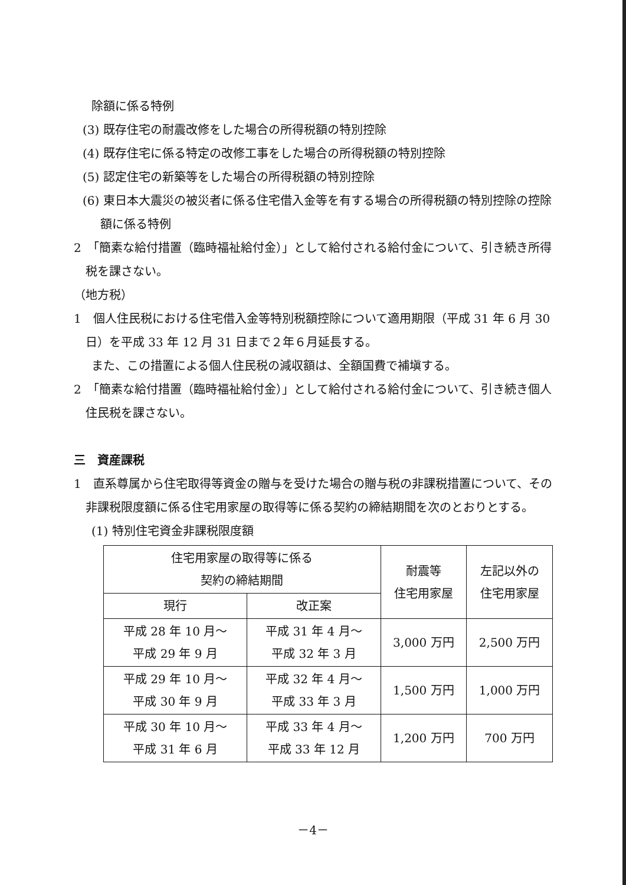除額に係る特例
(3) 既存住宅の耐震改修をした場合の所得税額の特別控除
(4) 既存住宅に係る特定の改修工事をした場合の所得税額の特別控除
(5) 認定住宅の新築等をした場合の所得税額の特別控除
(6) 東日本大震災の被災者に係る住宅借入金等を有する場合の所得税額の特別控除の控除額に係る特例
2　「簡素な給付措置（臨時福祉給付金）」として給付される給付金について、引き続き所得税を課さない。
（地方税）
1　個人住民税における住宅借入金等特別税額控除について適用期限（平成 31 年 6 月 30 日）を平成 33 年 12 月 31 日まで２年６月延長する。
また、この措置による個人住民税の減収額は、全額国費で補塡する。
2　「簡素な給付措置（臨時福祉給付金）」として給付される給付金について、引き続き個人住民税を課さない。
三　資産課税
1　直系尊属から住宅取得等資金の贈与を受けた場合の贈与税の非課税措置について、その非課税限度額に係る住宅用家屋の取得等に係る契約の締結期間を次のとおりとする。
(1) 特別住宅資金非課税限度額
| 住宅用家屋の取得等に係る 契約の締結期間 | | 耐震等 住宅用家屋 | 左記以外の 住宅用家屋 |
| --- | --- | --- | --- |
| 現行 | 改正案 | | |
| 平成 28 年 10 月～ 平成 29 年 9 月 | 平成 31 年 4 月～ 平成 32 年 3 月 | 3,000 万円 | 2,500 万円 |
| 平成 29 年 10 月～ 平成 30 年 9 月 | 平成 32 年 4 月～ 平成 33 年 3 月 | 1,500 万円 | 1,000 万円 |
| 平成 30 年 10 月～ 平成 31 年 6 月 | 平成 33 年 4 月～ 平成 33 年 12 月 | 1,200 万円 | 700 万円 |
－4－